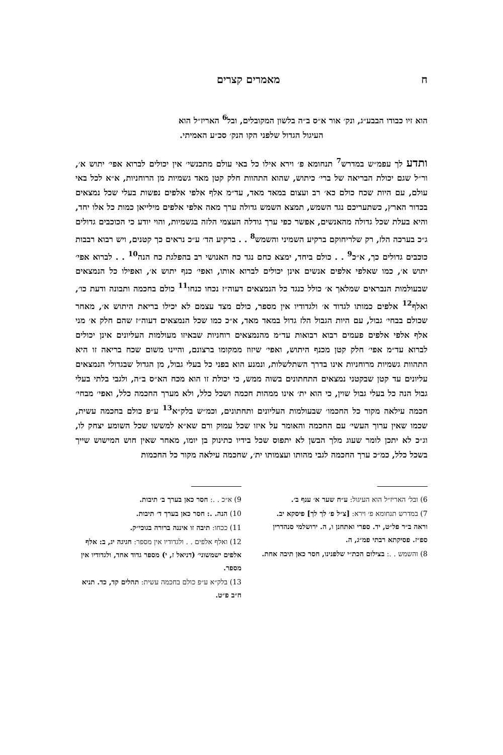ח מאמרים קצרים
הוא זיו כבודו הבבע״ג, ונק׳ אור א״ס ב״ה בלשון המקובלים, ובל<sup>6</sup> האריז״ל הוא
העיגול הגדול שלפני הקו הנק׳ סכ״ע האמיתי.
ותדע לך עפמ״ש במדרש<sup>7</sup> תנחומא פ׳ וירא אילו כל באי עולם מתכנשי׳ אין יכולים לברוא אפי׳ יתוש א׳, ור״ל שגם יכולת הבריאה של ברי׳ כיתוש, שהוא התהוות חלק קטן מאד גשמיות מן הרוחניות, א״א לכל באי עולם, עם היות שכח כולם כא׳ רב ועצום במאד מאד, עד״מ אלף אלפי אלפים נפשות בעלי שכל נמצאים בכדור הארץ, כשתעריכם נגד השמש, תמצא השמש גדולה ערך מאה אלפי אלפים מילייאן כמות כל אלו יחד, והיא בעלת שכל גדולה מהאנשים, אפשר כפי ערך גודלה העצמי הלזה בגשמיות, והוי יודע כי הכוכבים גדולים ג״כ בערכה הלז, רק שלריחוקם ברקיע השמיני והשמש<sup>8</sup> . . ברקיע הד׳ ע״כ נראים כך קטנים, ויש רבוא רבבות כוכבים גדולים כך, א״כ<sup>9</sup> . . כולם ביחד, ימצא כחם נגד כח האנושי רב בהפלגת כח הנה<sup>10</sup> . . לברוא אפי׳ יתוש א׳, כמו שאלפי אלפים אנשים אינן יכולים לברוא אותו, ואפי׳ כנף יתוש א׳, ואפילו כל הנמצאים שבעולמות הנבראים שמלאך א׳ כולל כנגד כל הנמצאים דעוה״ז נכחו כנחו<sup>11</sup> כולם בחכמה ותבונה ודעת כו׳, ואלף<sup>12</sup> אלפים כמותו לגדוד א׳ ולגדודיו אין מספר, כולם מצד עצמם לא יכילו בריאת היתוש א׳, מאחר שכולם בבחי׳ גבול, עם היות הגבול הלז גדול במאד מאד, א״כ כמו שכל הנמצאים דעוה״ז שהם חלק א׳ מני אלף אלפי אלפים פעמים רבוא רבואות עד״מ מהנמצאים רוחניות שבאיזו מעולמות העליונים אינן יכולים לברוא עד״מ אפי׳ חלק קטן מכנף היתוש, ואפי׳ שיזוז ממקומו ברצונם, והיינו משום שכח בריאה זו היא התהוות גשמיות מרוחניות אינו בדרך השתלשלות, ונמנע הוא בפני כל בעלי גבול, מן הגדול שבגדולי הנמצאים עליונים עד קטן שבקטני נמצאים התחתונים בשוה ממש, כי יכולת זו הוא מכח הא״ס ב״ה, ולגבי בלתי בעלי גבול הנה כל בעלי גבול שוין, כי הוא ית׳ אינו ממהות חכמה ושכל כלל, ולא מערך החכמה כלל, ואפי׳ מבחי׳ חכמה עילאה מקור כל החכמו׳ שבעולמות העליונים ותחתונים, וכמ״ש בלק״א<sup>13</sup> ע״פ כולם בחכמה עשית, שכמו שאין ערוך העשי׳ עם החכמה והאומר על איזו שכל עמוק ורם שא״א למששו שכל השומע יצחק לו, וג״כ לא יתכן לומר שעוג מלך הבשן לא יתפוס שכל בידיו כתינוק בן יומו, מאחר שאין חוש המישוש שייך בשכל כלל, כמ״כ ערך החכמה לגבי מהותו ועצמותו ית׳, שחכמה עילאה מקור כל החכמות
6) ובל׳ האריז״ל הוא העיגול: ע״ח שער א׳ ענף ב׳.
7) במדרש תנחומא פ׳ וירא: [צ״ל פ׳ לך לך] פיסקא יב. וראה ב״ר פל״ט, יד. ספרי ואתחנן ו, ה. ירושלמי סנהדרין ספ״ז. פסיקתא רבתי פמ״ג, ה.
8) והשמש . .: בצילום הכת״י שלפנינו, חסר כאן תיבה אחת.
9) א״כ . .: חסר כאן בערך ב׳ תיבות.
10) הנה. .: חסר כאן בערך ד׳ תיבות.
11) ככחו: תיבה זו איננה ברורה בגוכי״ק.
12) ואלף אלפים . . ולגדודיו אין מספר: חגיגה יג, ב: אלף אלפים ישמשוני׳ (דניאל ז, י) מספר גדוד אחד, ולגדודיו אין מספר.
13) בלק״א ע״פ כולם בחכמה עשית: תהלים קד, כד. תניא ח״ב פ״ט.